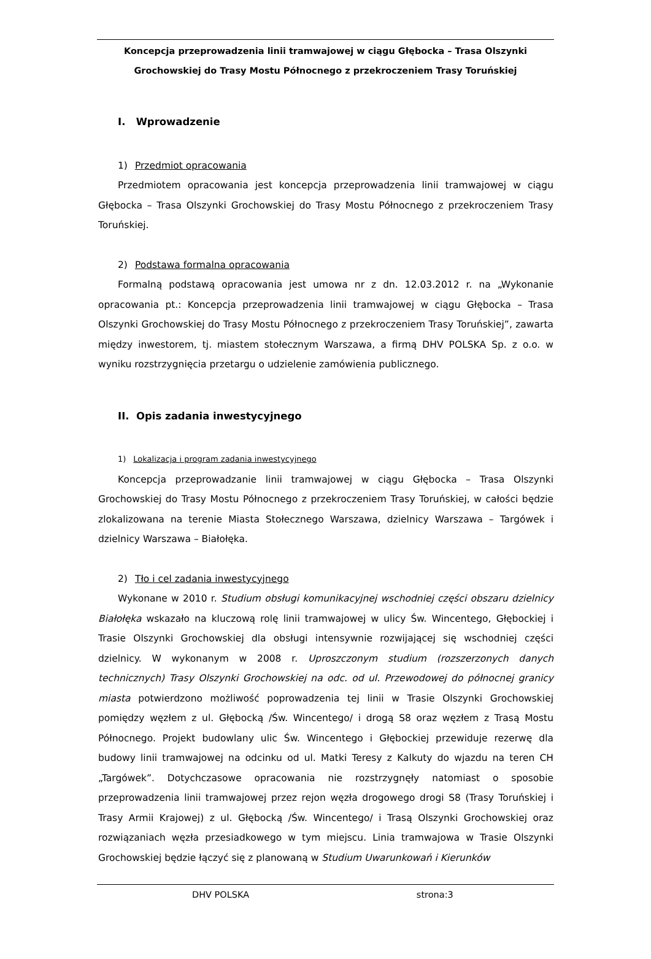Koncepcja przeprowadzenia linii tramwajowej w ciągu Głębocka – Trasa Olszynki
Grochowskiej do Trasy Mostu Północnego z przekroczeniem Trasy Toruńskiej
I. Wprowadzenie
1) Przedmiot opracowania
Przedmiotem opracowania jest koncepcja przeprowadzenia linii tramwajowej w ciągu Głębocka – Trasa Olszynki Grochowskiej do Trasy Mostu Północnego z przekroczeniem Trasy Toruńskiej.
2) Podstawa formalna opracowania
Formalną podstawą opracowania jest umowa nr z dn. 12.03.2012 r. na „Wykonanie opracowania pt.: Koncepcja przeprowadzenia linii tramwajowej w ciągu Głębocka – Trasa Olszynki Grochowskiej do Trasy Mostu Północnego z przekroczeniem Trasy Toruńskiej”, zawarta między inwestorem, tj. miastem stołecznym Warszawa, a firmą DHV POLSKA Sp. z o.o. w wyniku rozstrzygnięcia przetargu o udzielenie zamówienia publicznego.
II. Opis zadania inwestycyjnego
1) Lokalizacja i program zadania inwestycyjnego
Koncepcja przeprowadzanie linii tramwajowej w ciągu Głębocka – Trasa Olszynki Grochowskiej do Trasy Mostu Północnego z przekroczeniem Trasy Toruńskiej, w całości będzie zlokalizowana na terenie Miasta Stołecznego Warszawa, dzielnicy Warszawa – Targówek i dzielnicy Warszawa – Białołęka.
2) Tło i cel zadania inwestycyjnego
Wykonane w 2010 r. Studium obsługi komunikacyjnej wschodniej części obszaru dzielnicy Białołęka wskazało na kluczową rolę linii tramwajowej w ulicy Św. Wincentego, Głębockiej i Trasie Olszynki Grochowskiej dla obsługi intensywnie rozwijającej się wschodniej części dzielnicy. W wykonanym w 2008 r. Uproszczonym studium (rozszerzonych danych technicznych) Trasy Olszynki Grochowskiej na odc. od ul. Przewodowej do północnej granicy miasta potwierdzono możliwość poprowadzenia tej linii w Trasie Olszynki Grochowskiej pomiędzy węzłem z ul. Głębocką /Św. Wincentego/ i drogą S8 oraz węzłem z Trasą Mostu Północnego. Projekt budowlany ulic Św. Wincentego i Głębockiej przewiduje rezerwę dla budowy linii tramwajowej na odcinku od ul. Matki Teresy z Kalkuty do wjazdu na teren CH „Targówek”. Dotychczasowe opracowania nie rozstrzygnęły natomiast o sposobie przeprowadzenia linii tramwajowej przez rejon węzła drogowego drogi S8 (Trasy Toruńskiej i Trasy Armii Krajowej) z ul. Głębocką /Św. Wincentego/ i Trasą Olszynki Grochowskiej oraz rozwiązaniach węzła przesiadkowego w tym miejscu. Linia tramwajowa w Trasie Olszynki Grochowskiej będzie łączyć się z planowaną w Studium Uwarunkowań i Kierunków
DHV POLSKA strona:3